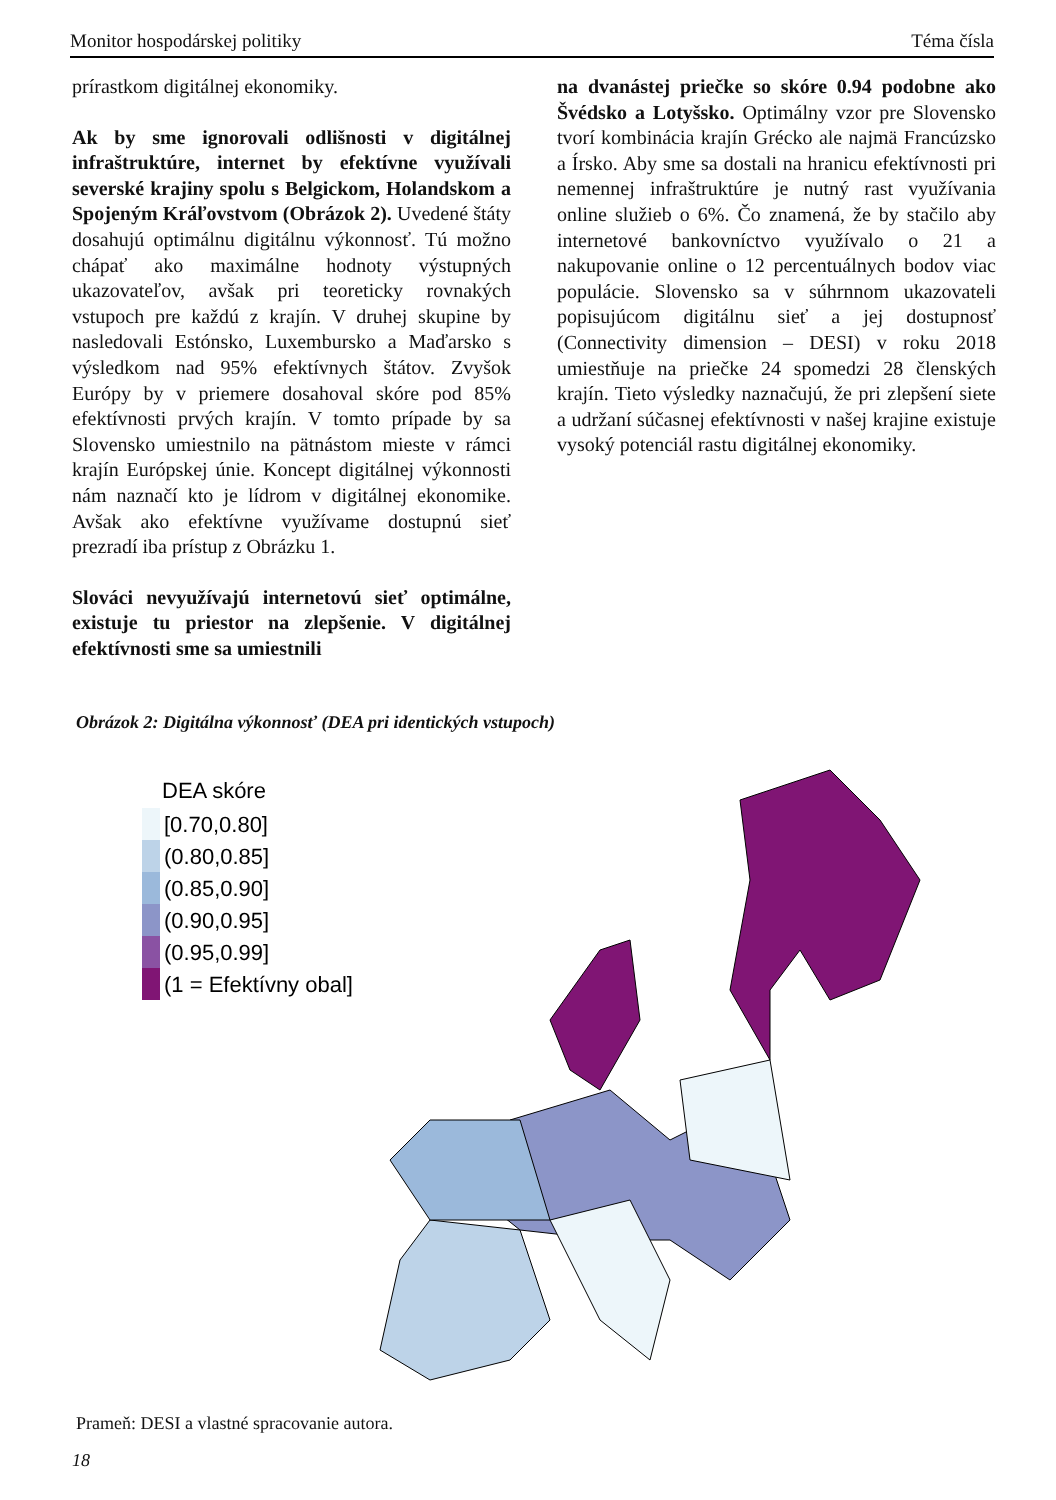Monitor hospodárskej politiky Téma čísla
prírastkom digitálnej ekonomiky.
Ak by sme ignorovali odlišnosti v digitálnej infraštruktúre, internet by efektívne využívali severské krajiny spolu s Belgickom, Holandskom a Spojeným Kráľovstvom (Obrázok 2). Uvedené štáty dosahujú optimálnu digitálnu výkonnosť. Tú možno chápať ako maximálne hodnoty výstupných ukazovateľov, avšak pri teoreticky rovnakých vstupoch pre každú z krajín. V druhej skupine by nasledovali Estónsko, Luxembursko a Maďarsko s výsledkom nad 95% efektívnych štátov. Zvyšok Európy by v priemere dosahoval skóre pod 85% efektívnosti prvých krajín. V tomto prípade by sa Slovensko umiestnilo na pätnástom mieste v rámci krajín Európskej únie. Koncept digitálnej výkonnosti nám naznačí kto je lídrom v digitálnej ekonomike. Avšak ako efektívne využívame dostupnú sieť prezradí iba prístup z Obrázku 1.
Slováci nevyužívajú internetovú sieť optimálne, existuje tu priestor na zlepšenie. V digitálnej efektívnosti sme sa umiestnili
na dvanástej priečke so skóre 0.94 podobne ako Švédsko a Lotyšsko. Optimálny vzor pre Slovensko tvorí kombinácia krajín Grécko ale najmä Francúzsko a Írsko. Aby sme sa dostali na hranicu efektívnosti pri nemennej infraštruktúre je nutný rast využívania online služieb o 6%. Čo znamená, že by stačilo aby internetové bankovníctvo využívalo o 21 a nakupovanie online o 12 percentuálnych bodov viac populácie. Slovensko sa v súhrnnom ukazovateli popisujúcom digitálnu sieť a jej dostupnosť (Connectivity dimension – DESI) v roku 2018 umiestňuje na priečke 24 spomedzi 28 členských krajín. Tieto výsledky naznačujú, že pri zlepšení siete a udržaní súčasnej efektívnosti v našej krajine existuje vysoký potenciál rastu digitálnej ekonomiky.
Obrázok 2: Digitálna výkonnosť (DEA pri identických vstupoch)
DEA skóre
[0.70,0.80]
(0.80,0.85]
(0.85,0.90]
(0.90,0.95]
(0.95,0.99]
(1 = Efektívny obal]
Prameň: DESI a vlastné spracovanie autora.
18